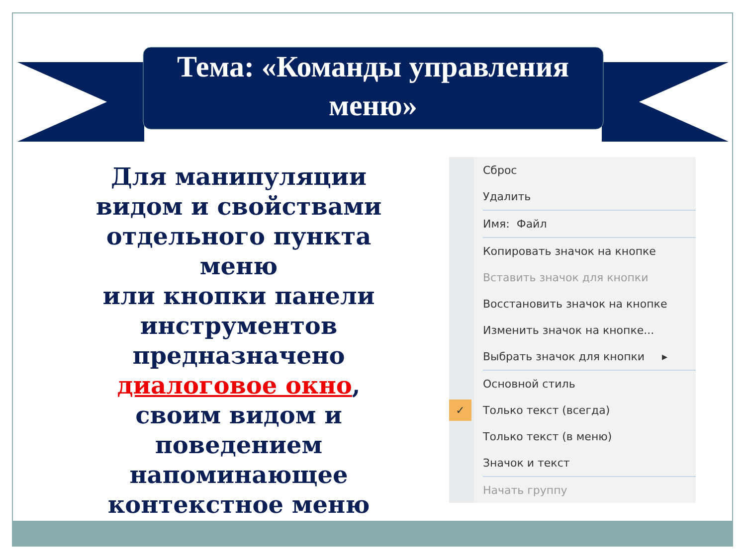Тема: «Команды управления меню»
Для манипуляции видом и свойствами отдельного пункта меню
или кнопки панели инструментов предназначено диалоговое окно, своим видом и поведением напоминающее контекстное меню
Сброс
Удалить
Имя: Файл
Копировать значок на кнопке
Вставить значок для кнопки
Восстановить значок на кнопке
Изменить значок на кнопке...
Выбрать значок для кнопки ▸
Основной стиль
✓ Только текст (всегда)
Только текст (в меню)
Значок и текст
Начать группу